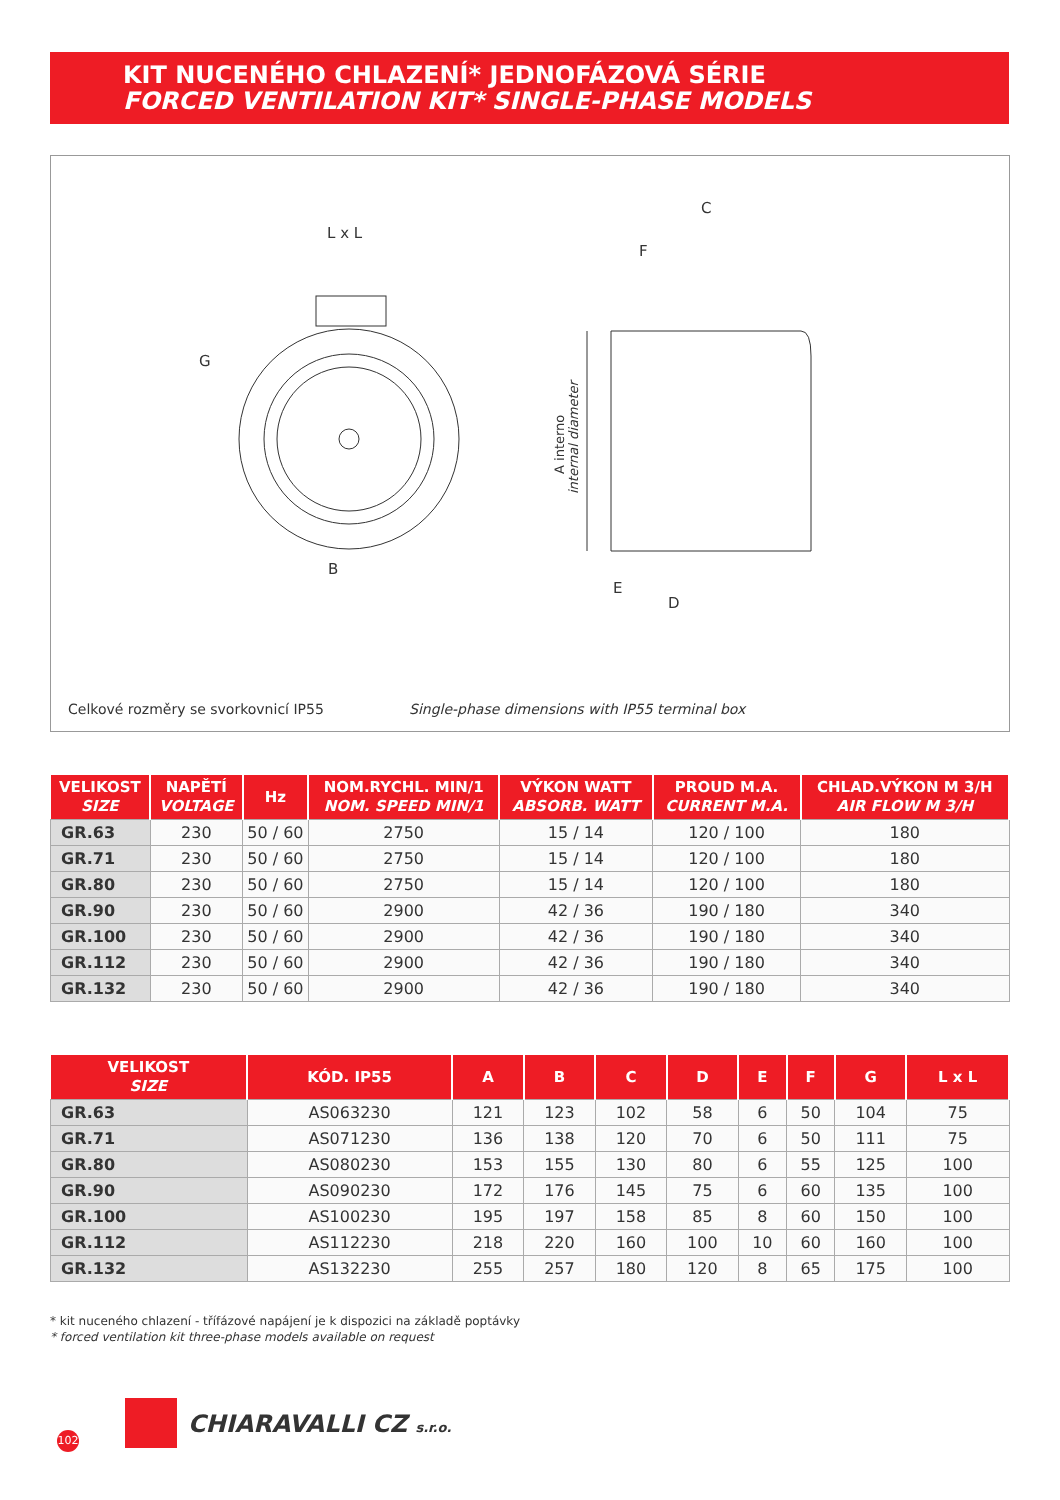KIT NUCENÉHO CHLAZENÍ* JEDNOFÁZOVÁ SÉRIE
FORCED VENTILATION KIT* SINGLE-PHASE MODELS
L x L
G
B
C
F
E
D
A interno
internal diameter
Celkové rozměry se svorkovnicí IP55
Single-phase dimensions with IP55 terminal box
| VELIKOST SIZE | NAPĚTÍ VOLTAGE | Hz | NOM.RYCHL. MIN/1 NOM. SPEED MIN/1 | VÝKON WATT ABSORB. WATT | PROUD M.A. CURRENT M.A. | CHLAD.VÝKON M 3/H AIR FLOW M 3/H |
| --- | --- | --- | --- | --- | --- | --- |
| GR.63 | 230 | 50 / 60 | 2750 | 15 / 14 | 120 / 100 | 180 |
| GR.71 | 230 | 50 / 60 | 2750 | 15 / 14 | 120 / 100 | 180 |
| GR.80 | 230 | 50 / 60 | 2750 | 15 / 14 | 120 / 100 | 180 |
| GR.90 | 230 | 50 / 60 | 2900 | 42 / 36 | 190 / 180 | 340 |
| GR.100 | 230 | 50 / 60 | 2900 | 42 / 36 | 190 / 180 | 340 |
| GR.112 | 230 | 50 / 60 | 2900 | 42 / 36 | 190 / 180 | 340 |
| GR.132 | 230 | 50 / 60 | 2900 | 42 / 36 | 190 / 180 | 340 |
| VELIKOST SIZE | KÓD. IP55 | A | B | C | D | E | F | G | L x L |
| --- | --- | --- | --- | --- | --- | --- | --- | --- | --- |
| GR.63 | AS063230 | 121 | 123 | 102 | 58 | 6 | 50 | 104 | 75 |
| GR.71 | AS071230 | 136 | 138 | 120 | 70 | 6 | 50 | 111 | 75 |
| GR.80 | AS080230 | 153 | 155 | 130 | 80 | 6 | 55 | 125 | 100 |
| GR.90 | AS090230 | 172 | 176 | 145 | 75 | 6 | 60 | 135 | 100 |
| GR.100 | AS100230 | 195 | 197 | 158 | 85 | 8 | 60 | 150 | 100 |
| GR.112 | AS112230 | 218 | 220 | 160 | 100 | 10 | 60 | 160 | 100 |
| GR.132 | AS132230 | 255 | 257 | 180 | 120 | 8 | 65 | 175 | 100 |
* kit nuceného chlazení - třífázové napájení je k dispozici na základě poptávky
* forced ventilation kit three-phase models available on request
102 CHIARAVALLI CZ s.r.o.